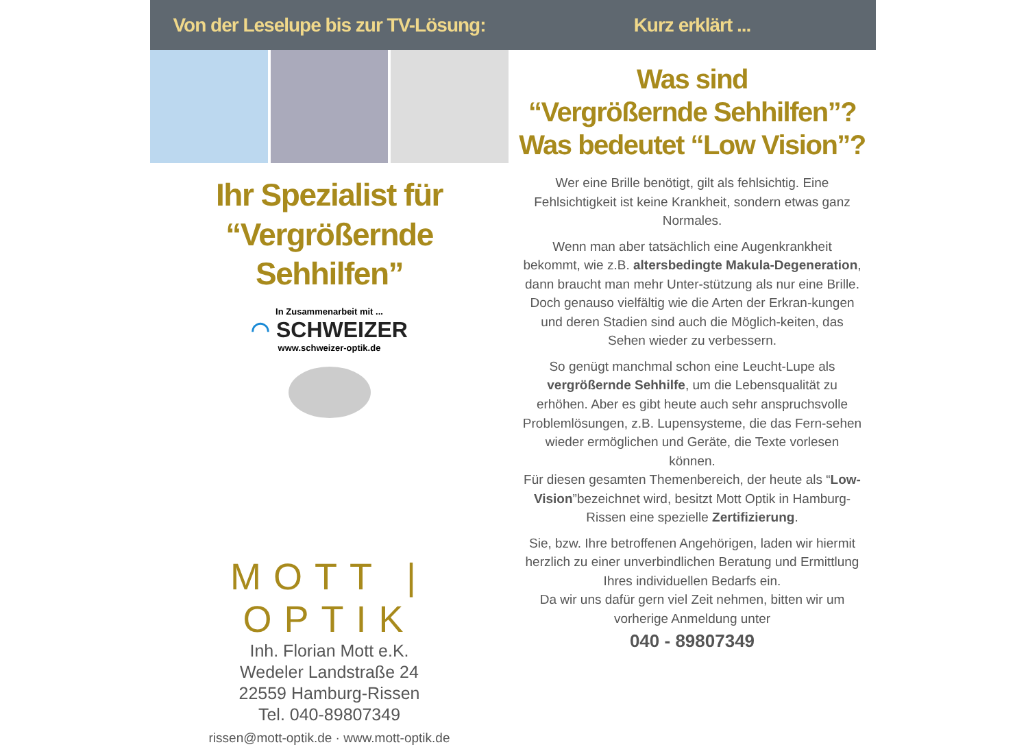Von der Leselupe bis zur TV-Lösung:
Ihr Spezialist für
“Vergrößernde Sehhilfen”
In Zusammenarbeit mit ...
◠ SCHWEIZER
www.schweizer-optik.de
MOTT | OPTIK
Inh. Florian Mott e.K.
Wedeler Landstraße 24
22559 Hamburg-Rissen
Tel. 040-89807349
rissen@mott-optik.de · www.mott-optik.de
Kurz erklärt ...
Was sind
“Vergrößernde Sehhilfen”?
Was bedeutet “Low Vision”?
Wer eine Brille benötigt, gilt als fehlsichtig. Eine Fehlsichtigkeit ist keine Krankheit, sondern etwas ganz Normales.
Wenn man aber tatsächlich eine Augenkrankheit bekommt, wie z.B. altersbedingte Makula-Degeneration, dann braucht man mehr Unter-stützung als nur eine Brille.
Doch genauso vielfältig wie die Arten der Erkran-kungen und deren Stadien sind auch die Möglich-keiten, das Sehen wieder zu verbessern.
So genügt manchmal schon eine Leucht-Lupe als vergrößernde Sehhilfe, um die Lebensqualität zu erhöhen. Aber es gibt heute auch sehr anspruchsvolle Problemlösungen, z.B. Lupensysteme, die das Fern-sehen wieder ermöglichen und Geräte, die Texte vorlesen können.
Für diesen gesamten Themenbereich, der heute als “Low-Vision”bezeichnet wird, besitzt Mott Optik in Hamburg-Rissen eine spezielle Zertifizierung.
Sie, bzw. Ihre betroffenen Angehörigen, laden wir hiermit herzlich zu einer unverbindlichen Beratung und Ermittlung Ihres individuellen Bedarfs ein.
Da wir uns dafür gern viel Zeit nehmen, bitten wir um vorherige Anmeldung unter
040 - 89807349